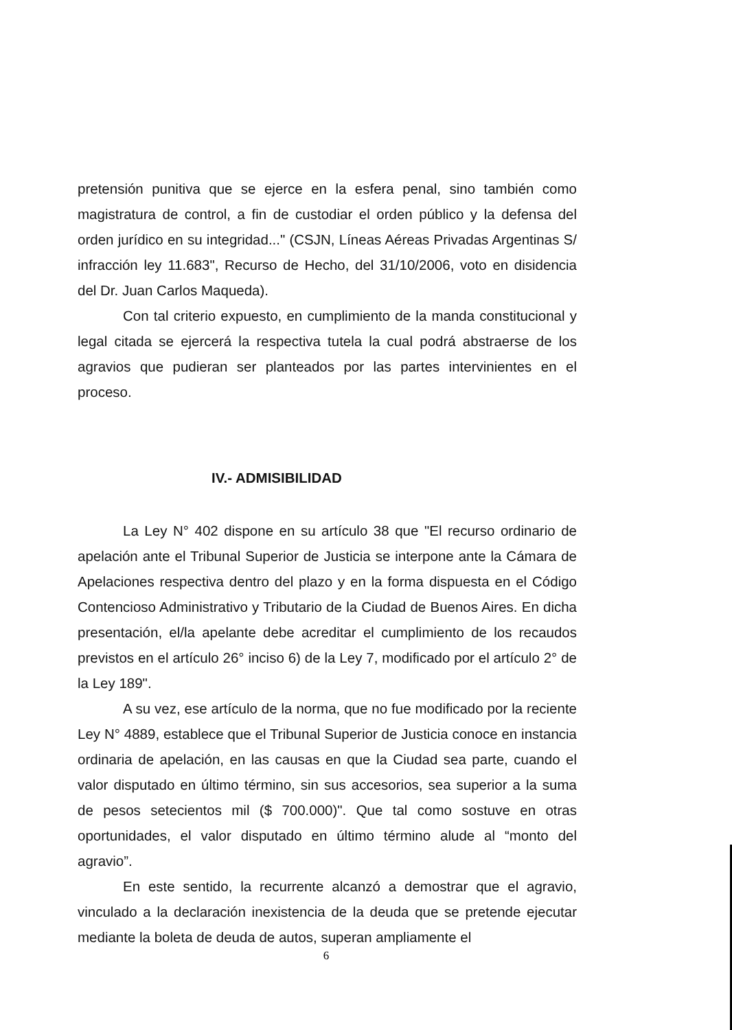pretensión punitiva que se ejerce en la esfera penal, sino también como magistratura de control, a fin de custodiar el orden público y la defensa del orden jurídico en su integridad..." (CSJN, Líneas Aéreas Privadas Argentinas S/ infracción ley 11.683", Recurso de Hecho, del 31/10/2006, voto en disidencia del Dr. Juan Carlos Maqueda).
Con tal criterio expuesto, en cumplimiento de la manda constitucional y legal citada se ejercerá la respectiva tutela la cual podrá abstraerse de los agravios que pudieran ser planteados por las partes intervinientes en el proceso.
IV.- ADMISIBILIDAD
La Ley N° 402 dispone en su artículo 38 que "El recurso ordinario de apelación ante el Tribunal Superior de Justicia se interpone ante la Cámara de Apelaciones respectiva dentro del plazo y en la forma dispuesta en el Código Contencioso Administrativo y Tributario de la Ciudad de Buenos Aires. En dicha presentación, el/la apelante debe acreditar el cumplimiento de los recaudos previstos en el artículo 26° inciso 6) de la Ley 7, modificado por el artículo 2° de la Ley 189".
A su vez, ese artículo de la norma, que no fue modificado por la reciente Ley N° 4889, establece que el Tribunal Superior de Justicia conoce en instancia ordinaria de apelación, en las causas en que la Ciudad sea parte, cuando el valor disputado en último término, sin sus accesorios, sea superior a la suma de pesos setecientos mil ($ 700.000)". Que tal como sostuve en otras oportunidades, el valor disputado en último término alude al “monto del agravio”.
En este sentido, la recurrente alcanzó a demostrar que el agravio, vinculado a la declaración inexistencia de la deuda que se pretende ejecutar mediante la boleta de deuda de autos, superan ampliamente el
6